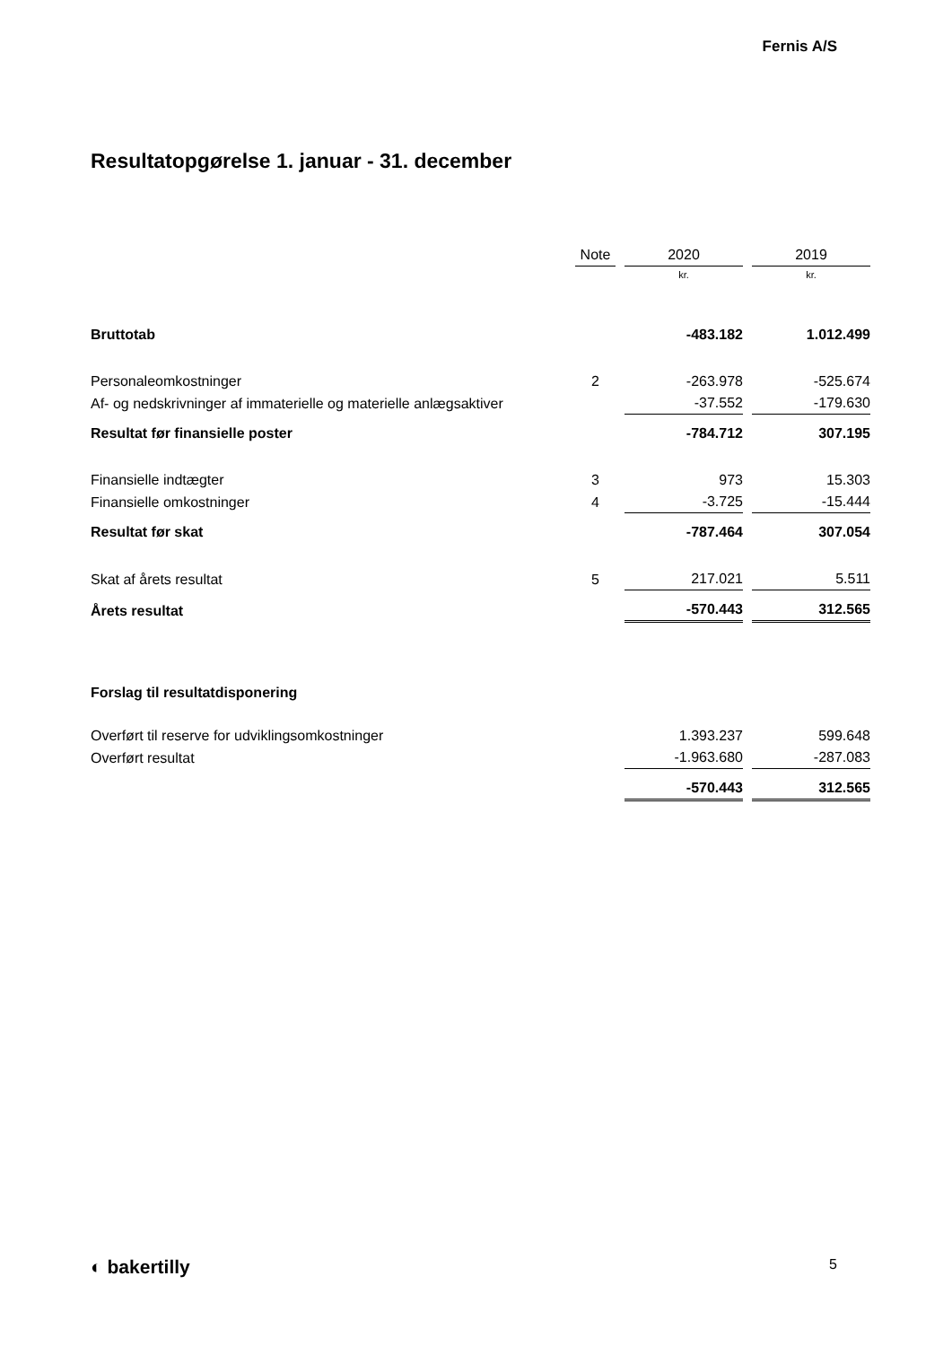Fernis A/S
Resultatopgørelse 1. januar - 31. december
| | Note | 2020 | 2019 |
| --- | --- | --- | --- |
| | | kr. | kr. |
| Bruttotab | | -483.182 | 1.012.499 |
| Personaleomkostninger | 2 | -263.978 | -525.674 |
| Af- og nedskrivninger af immaterielle og materielle anlægsaktiver | | -37.552 | -179.630 |
| Resultat før finansielle poster | | -784.712 | 307.195 |
| Finansielle indtægter | 3 | 973 | 15.303 |
| Finansielle omkostninger | 4 | -3.725 | -15.444 |
| Resultat før skat | | -787.464 | 307.054 |
| Skat af årets resultat | 5 | 217.021 | 5.511 |
| Årets resultat | | -570.443 | 312.565 |
| Forslag til resultatdisponering | | | |
| Overført til reserve for udviklingsomkostninger | | 1.393.237 | 599.648 |
| Overført resultat | | -1.963.680 | -287.083 |
| | | -570.443 | 312.565 |
◐ bakertilly 5